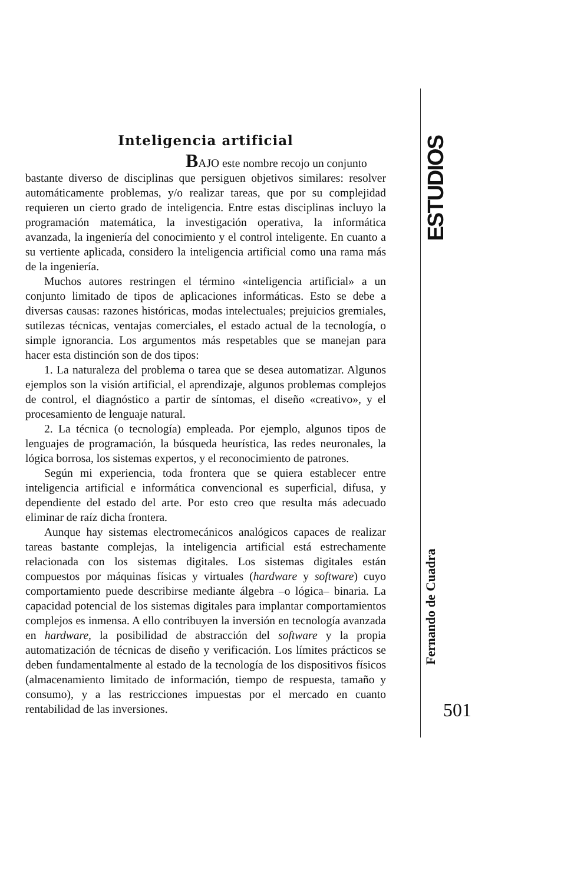Inteligencia artificial
BAJO este nombre recojo un conjunto
bastante diverso de disciplinas que persiguen objetivos similares: resolver automáticamente problemas, y/o realizar tareas, que por su complejidad requieren un cierto grado de inteligencia. Entre estas disciplinas incluyo la programación matemática, la investigación operativa, la informática avanzada, la ingeniería del conocimiento y el control inteligente. En cuanto a su vertiente aplicada, considero la inteligencia artificial como una rama más de la ingeniería.
Muchos autores restringen el término «inteligencia artificial» a un conjunto limitado de tipos de aplicaciones informáticas. Esto se debe a diversas causas: razones históricas, modas intelectuales; prejuicios gremiales, sutilezas técnicas, ventajas comerciales, el estado actual de la tecnología, o simple ignorancia. Los argumentos más respetables que se manejan para hacer esta distinción son de dos tipos:
1. La naturaleza del problema o tarea que se desea automatizar. Algunos ejemplos son la visión artificial, el aprendizaje, algunos problemas complejos de control, el diagnóstico a partir de síntomas, el diseño «creativo», y el procesamiento de lenguaje natural.
2. La técnica (o tecnología) empleada. Por ejemplo, algunos tipos de lenguajes de programación, la búsqueda heurística, las redes neuronales, la lógica borrosa, los sistemas expertos, y el reconocimiento de patrones.
Según mi experiencia, toda frontera que se quiera establecer entre inteligencia artificial e informática convencional es superficial, difusa, y dependiente del estado del arte. Por esto creo que resulta más adecuado eliminar de raíz dicha frontera.
Aunque hay sistemas electromecánicos analógicos capaces de realizar tareas bastante complejas, la inteligencia artificial está estrechamente relacionada con los sistemas digitales. Los sistemas digitales están compuestos por máquinas físicas y virtuales (hardware y software) cuyo comportamiento puede describirse mediante álgebra –o lógica– binaria. La capacidad potencial de los sistemas digitales para implantar comportamientos complejos es inmensa. A ello contribuyen la inversión en tecnología avanzada en hardware, la posibilidad de abstracción del software y la propia automatización de técnicas de diseño y verificación. Los límites prácticos se deben fundamentalmente al estado de la tecnología de los dispositivos físicos (almacenamiento limitado de información, tiempo de respuesta, tamaño y consumo), y a las restricciones impuestas por el mercado en cuanto rentabilidad de las inversiones.
ESTUDIOS
Fernando de Cuadra
501